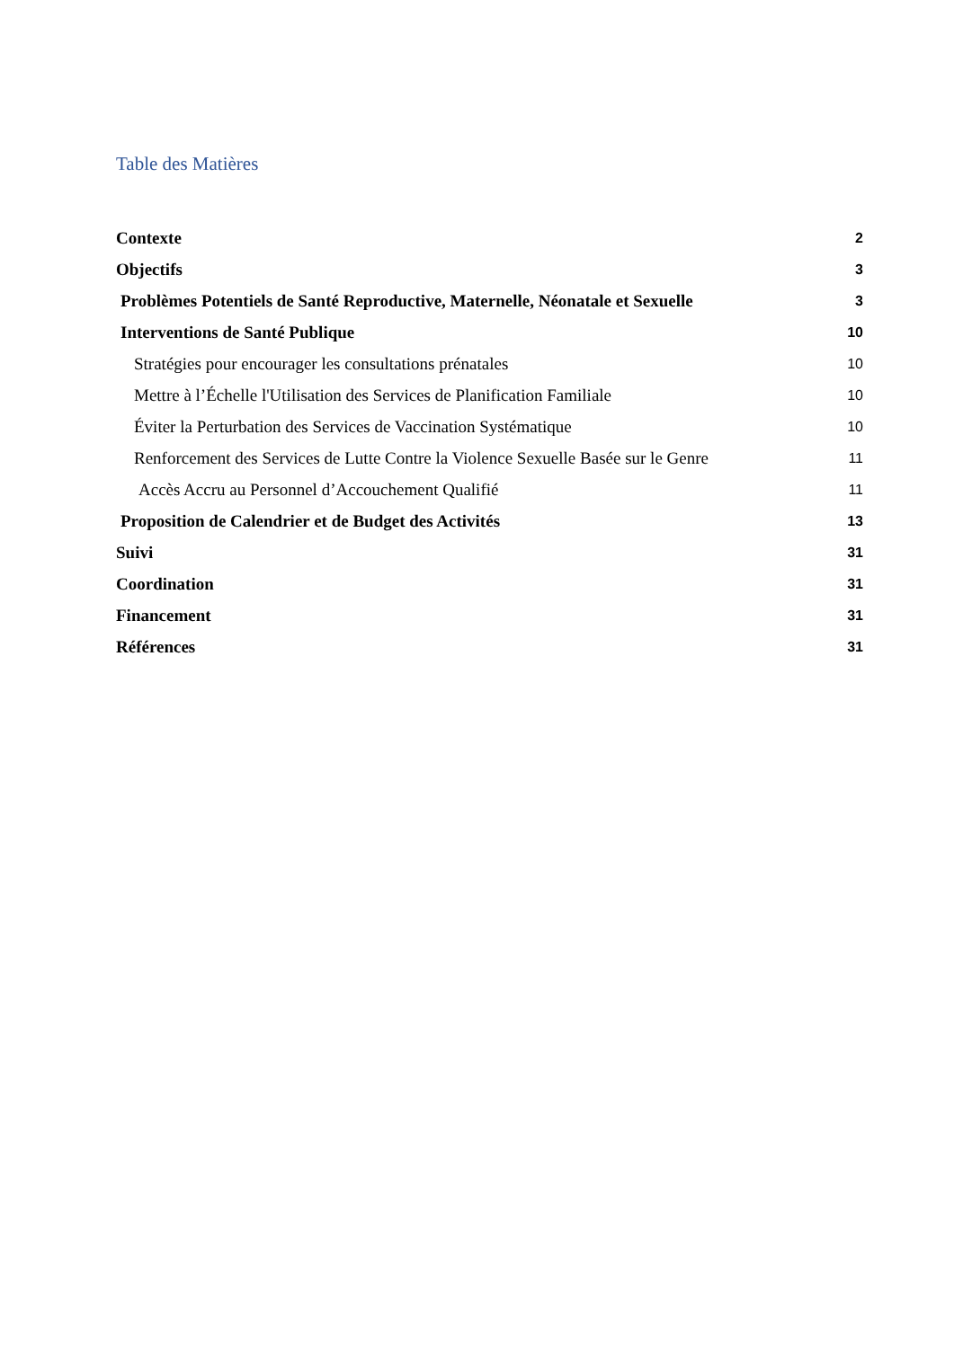Table des Matières
Contexte 2
Objectifs 3
Problèmes Potentiels de Santé Reproductive, Maternelle, Néonatale et Sexuelle 3
Interventions de Santé Publique 10
Stratégies pour encourager les consultations prénatales 10
Mettre à l’Échelle l'Utilisation des Services de Planification Familiale 10
Éviter la Perturbation des Services de Vaccination Systématique 10
Renforcement des Services de Lutte Contre la Violence Sexuelle Basée sur le Genre 11
Accès Accru au Personnel d’Accouchement Qualifié 11
Proposition de Calendrier et de Budget des Activités 13
Suivi 31
Coordination 31
Financement 31
Références 31